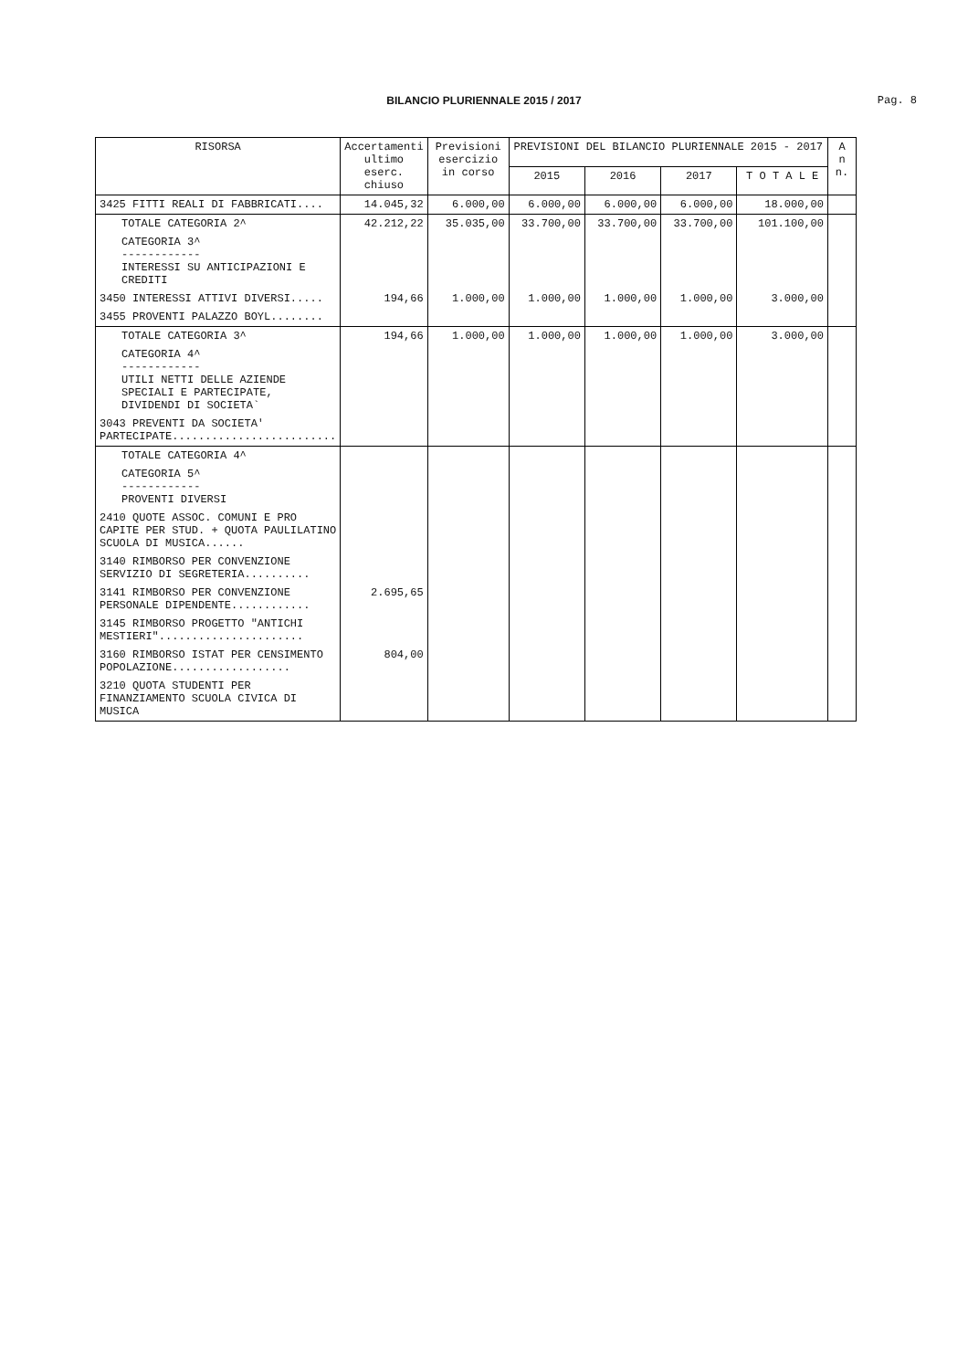BILANCIO PLURIENNALE 2015 / 2017
Pag. 8
| RISORSA | Accertamenti ultimo eserc. chiuso | Previsioni esercizio in corso | PREVISIONI DEL BILANCIO PLURIENNALE 2015 - 2017 | | | | A n n. |
| --- | --- | --- | --- | --- | --- | --- | --- |
| | | | 2015 | 2016 | 2017 | T O T A L E | |
| 3425 FITTI REALI DI FABBRICATI.... | 14.045,32 | 6.000,00 | 6.000,00 | 6.000,00 | 6.000,00 | 18.000,00 | |
| TOTALE CATEGORIA 2^ | 42.212,22 | 35.035,00 | 33.700,00 | 33.700,00 | 33.700,00 | 101.100,00 | |
| CATEGORIA 3^ ------------ INTERESSI SU ANTICIPAZIONI E CREDITI | | | | | | | |
| 3450 INTERESSI ATTIVI DIVERSI..... | 194,66 | 1.000,00 | 1.000,00 | 1.000,00 | 1.000,00 | 3.000,00 | |
| 3455 PROVENTI PALAZZO BOYL........ | | | | | | | |
| TOTALE CATEGORIA 3^ | 194,66 | 1.000,00 | 1.000,00 | 1.000,00 | 1.000,00 | 3.000,00 | |
| CATEGORIA 4^ ------------ UTILI NETTI DELLE AZIENDE SPECIALI E PARTECIPATE, DIVIDENDI DI SOCIETA` | | | | | | | |
| 3043 PREVENTI DA SOCIETA' PARTECIPATE......................... | | | | | | | |
| TOTALE CATEGORIA 4^ | | | | | | | |
| CATEGORIA 5^ ------------ PROVENTI DIVERSI | | | | | | | |
| 2410 QUOTE ASSOC. COMUNI E PRO CAPITE PER STUD. + QUOTA PAULILATINO SCUOLA DI MUSICA...... | | | | | | | |
| 3140 RIMBORSO PER CONVENZIONE SERVIZIO DI SEGRETERIA.......... | | | | | | | |
| 3141 RIMBORSO PER CONVENZIONE PERSONALE DIPENDENTE............ | 2.695,65 | | | | | | |
| 3145 RIMBORSO PROGETTO "ANTICHI MESTIERI"...................... | | | | | | | |
| 3160 RIMBORSO ISTAT PER CENSIMENTO POPOLAZIONE.................. | 804,00 | | | | | | |
| 3210 QUOTA STUDENTI PER FINANZIAMENTO SCUOLA CIVICA DI MUSICA | | | | | | | |